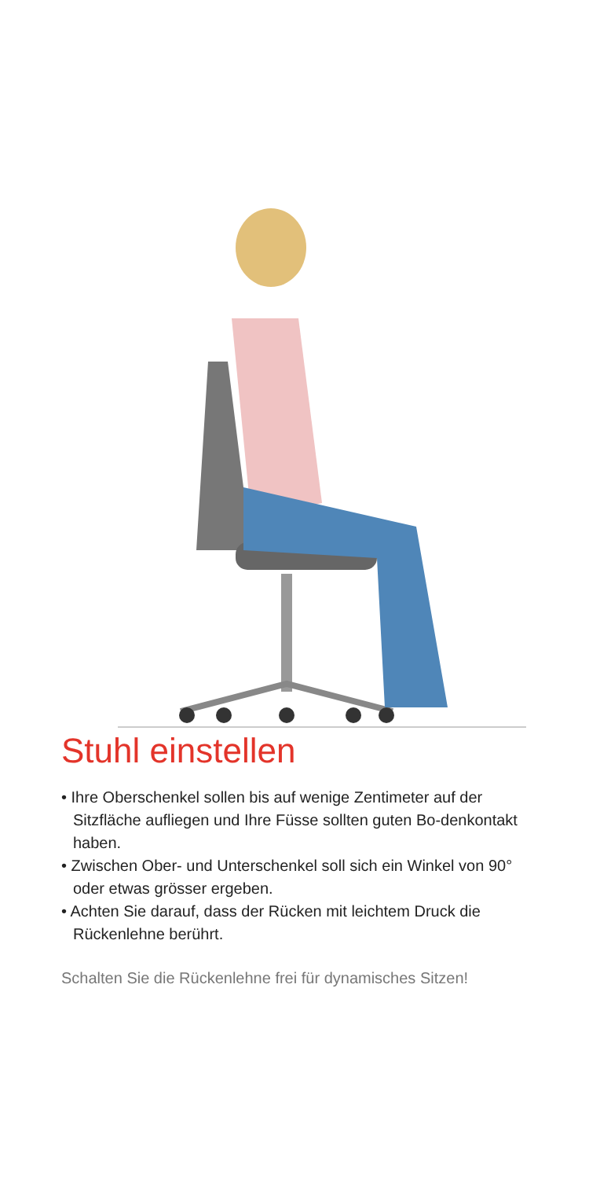Stuhl einstellen
• Ihre Oberschenkel sollen bis auf wenige Zentimeter auf der Sitzfläche aufliegen und Ihre Füsse sollten guten Bo-denkontakt haben.
• Zwischen Ober- und Unterschenkel soll sich ein Winkel von 90° oder etwas grösser ergeben.
• Achten Sie darauf, dass der Rücken mit leichtem Druck die Rückenlehne berührt.
Schalten Sie die Rückenlehne frei für dynamisches Sitzen!